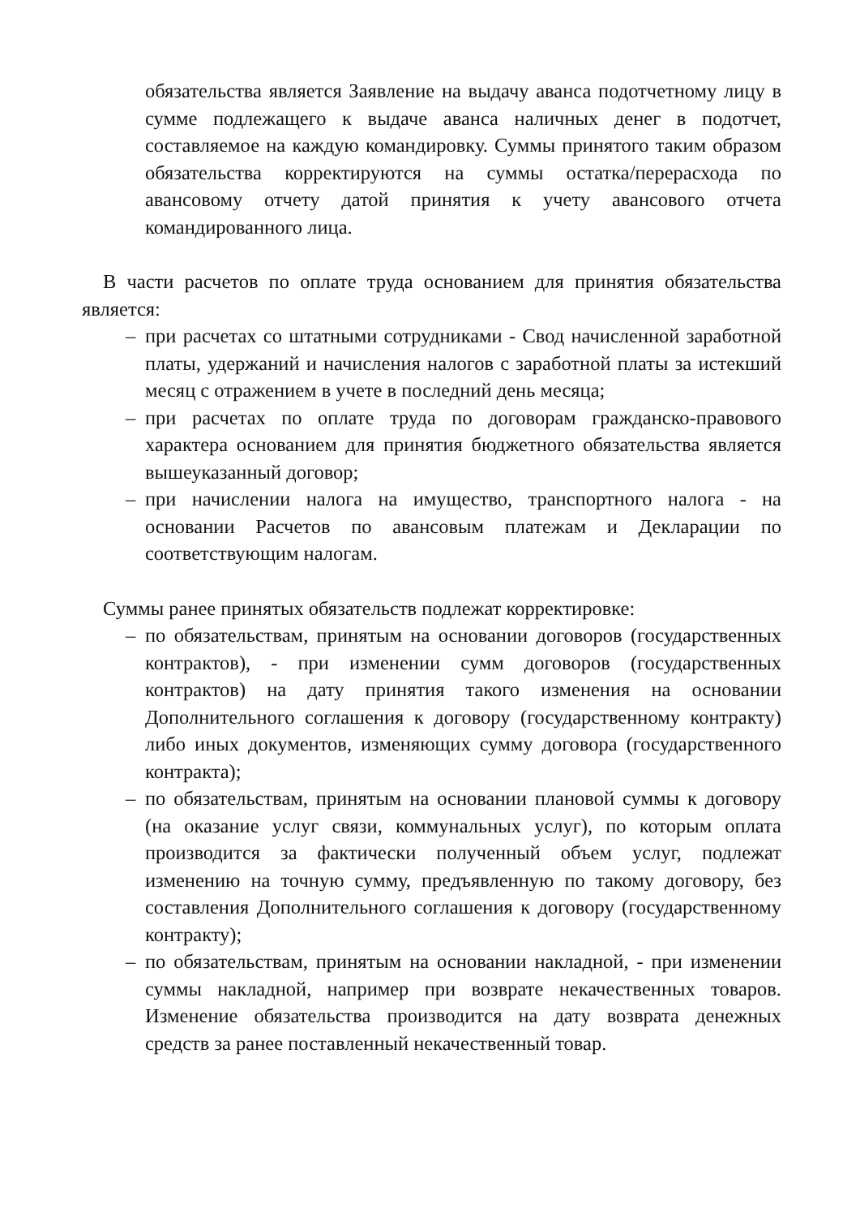обязательства является Заявление на выдачу аванса подотчетному лицу в сумме подлежащего к выдаче аванса наличных денег в подотчет, составляемое на каждую командировку. Суммы принятого таким образом обязательства корректируются на суммы остатка/перерасхода по авансовому отчету датой принятия к учету авансового отчета командированного лица.
В части расчетов по оплате труда основанием для принятия обязательства является:
– при расчетах со штатными сотрудниками - Свод начисленной заработной платы, удержаний и начисления налогов с заработной платы за истекший месяц с отражением в учете в последний день месяца;
– при расчетах по оплате труда по договорам гражданско-правового характера основанием для принятия бюджетного обязательства является вышеуказанный договор;
– при начислении налога на имущество, транспортного налога - на основании Расчетов по авансовым платежам и Декларации по соответствующим налогам.
Суммы ранее принятых обязательств подлежат корректировке:
– по обязательствам, принятым на основании договоров (государственных контрактов), - при изменении сумм договоров (государственных контрактов) на дату принятия такого изменения на основании Дополнительного соглашения к договору (государственному контракту) либо иных документов, изменяющих сумму договора (государственного контракта);
– по обязательствам, принятым на основании плановой суммы к договору (на оказание услуг связи, коммунальных услуг), по которым оплата производится за фактически полученный объем услуг, подлежат изменению на точную сумму, предъявленную по такому договору, без составления Дополнительного соглашения к договору (государственному контракту);
– по обязательствам, принятым на основании накладной, - при изменении суммы накладной, например при возврате некачественных товаров. Изменение обязательства производится на дату возврата денежных средств за ранее поставленный некачественный товар.